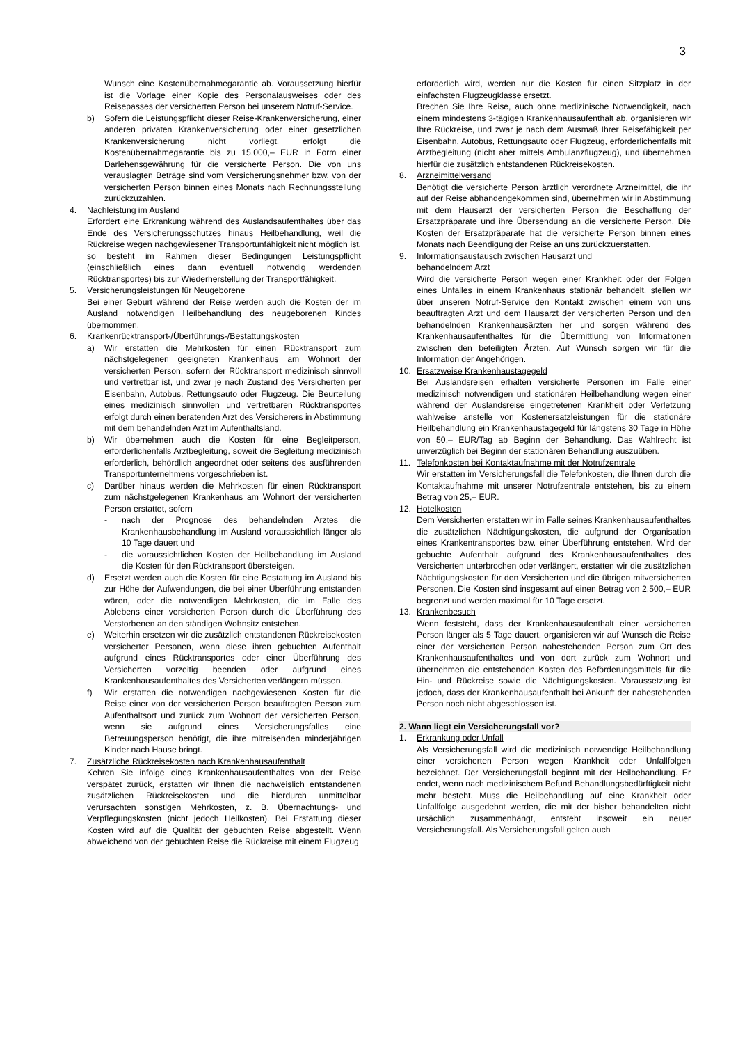3
Wunsch eine Kostenübernahmegarantie ab. Voraussetzung hierfür ist die Vorlage einer Kopie des Personalausweises oder des Reisepasses der versicherten Person bei unserem Notruf-Service.
b) Sofern die Leistungspflicht dieser Reise-Krankenversicherung, einer anderen privaten Krankenversicherung oder einer gesetzlichen Krankenversicherung nicht vorliegt, erfolgt die Kostenübernahmegarantie bis zu 15.000,– EUR in Form einer Darlehensgewährung für die versicherte Person. Die von uns verauslagten Beträge sind vom Versicherungsnehmer bzw. von der versicherten Person binnen eines Monats nach Rechnungsstellung zurückzuzahlen.
4. Nachleistung im Ausland
Erfordert eine Erkrankung während des Auslandsaufenthaltes über das Ende des Versicherungsschutzes hinaus Heilbehandlung, weil die Rückreise wegen nachgewiesener Transportunfähigkeit nicht möglich ist, so besteht im Rahmen dieser Bedingungen Leistungspflicht (einschließlich eines dann eventuell notwendig werdenden Rücktransportes) bis zur Wiederherstellung der Transportfähigkeit.
5. Versicherungsleistungen für Neugeborene
Bei einer Geburt während der Reise werden auch die Kosten der im Ausland notwendigen Heilbehandlung des neugeborenen Kindes übernommen.
6. Krankenrücktransport-/Überführungs-/Bestattungskosten
a) Wir erstatten die Mehrkosten für einen Rücktransport zum nächstgelegenen geeigneten Krankenhaus am Wohnort der versicherten Person, sofern der Rücktransport medizinisch sinnvoll und vertretbar ist, und zwar je nach Zustand des Versicherten per Eisenbahn, Autobus, Rettungsauto oder Flugzeug. Die Beurteilung eines medizinisch sinnvollen und vertretbaren Rücktransportes erfolgt durch einen beratenden Arzt des Versicherers in Abstimmung mit dem behandelnden Arzt im Aufenthaltsland.
b) Wir übernehmen auch die Kosten für eine Begleitperson, erforderlichenfalls Arztbegleitung, soweit die Begleitung medizinisch erforderlich, behördlich angeordnet oder seitens des ausführenden Transportunternehmens vorgeschrieben ist.
c) Darüber hinaus werden die Mehrkosten für einen Rücktransport zum nächstgelegenen Krankenhaus am Wohnort der versicherten Person erstattet, sofern
- nach der Prognose des behandelnden Arztes die Krankenhausbehandlung im Ausland voraussichtlich länger als 10 Tage dauert und
- die voraussichtlichen Kosten der Heilbehandlung im Ausland die Kosten für den Rücktransport übersteigen.
d) Ersetzt werden auch die Kosten für eine Bestattung im Ausland bis zur Höhe der Aufwendungen, die bei einer Überführung entstanden wären, oder die notwendigen Mehrkosten, die im Falle des Ablebens einer versicherten Person durch die Überführung des Verstorbenen an den ständigen Wohnsitz entstehen.
e) Weiterhin ersetzen wir die zusätzlich entstandenen Rückreisekosten versicherter Personen, wenn diese ihren gebuchten Aufenthalt aufgrund eines Rücktransportes oder einer Überführung des Versicherten vorzeitig beenden oder aufgrund eines Krankenhausaufenthaltes des Versicherten verlängern müssen.
f) Wir erstatten die notwendigen nachgewiesenen Kosten für die Reise einer von der versicherten Person beauftragten Person zum Aufenthaltsort und zurück zum Wohnort der versicherten Person, wenn sie aufgrund eines Versicherungsfalles eine Betreuungsperson benötigt, die ihre mitreisenden minderjährigen Kinder nach Hause bringt.
7. Zusätzliche Rückreisekosten nach Krankenhausaufenthalt
Kehren Sie infolge eines Krankenhausaufenthaltes von der Reise verspätet zurück, erstatten wir Ihnen die nachweislich entstandenen zusätzlichen Rückreisekosten und die hierdurch unmittelbar verursachten sonstigen Mehrkosten, z. B. Übernachtungs- und Verpflegungskosten (nicht jedoch Heilkosten). Bei Erstattung dieser Kosten wird auf die Qualität der gebuchten Reise abgestellt. Wenn abweichend von der gebuchten Reise die Rückreise mit einem Flugzeug
erforderlich wird, werden nur die Kosten für einen Sitzplatz in der einfachsten Flugzeugklasse ersetzt.
Brechen Sie Ihre Reise, auch ohne medizinische Notwendigkeit, nach einem mindestens 3-tägigen Krankenhausaufenthalt ab, organisieren wir Ihre Rückreise, und zwar je nach dem Ausmaß Ihrer Reisefähigkeit per Eisenbahn, Autobus, Rettungsauto oder Flugzeug, erforderlichenfalls mit Arztbegleitung (nicht aber mittels Ambulanzflugzeug), und übernehmen hierfür die zusätzlich entstandenen Rückreisekosten.
8. Arzneimittelversand
Benötigt die versicherte Person ärztlich verordnete Arzneimittel, die ihr auf der Reise abhandengekommen sind, übernehmen wir in Abstimmung mit dem Hausarzt der versicherten Person die Beschaffung der Ersatzpräparate und ihre Übersendung an die versicherte Person. Die Kosten der Ersatzpräparate hat die versicherte Person binnen eines Monats nach Beendigung der Reise an uns zurückzuerstatten.
9. Informationsaustausch zwischen Hausarzt und
behandelndem Arzt
Wird die versicherte Person wegen einer Krankheit oder der Folgen eines Unfalles in einem Krankenhaus stationär behandelt, stellen wir über unseren Notruf-Service den Kontakt zwischen einem von uns beauftragten Arzt und dem Hausarzt der versicherten Person und den behandelnden Krankenhausärzten her und sorgen während des Krankenhausaufenthaltes für die Übermittlung von Informationen zwischen den beteiligten Ärzten. Auf Wunsch sorgen wir für die Information der Angehörigen.
10. Ersatzweise Krankenhaustagegeld
Bei Auslandsreisen erhalten versicherte Personen im Falle einer medizinisch notwendigen und stationären Heilbehandlung wegen einer während der Auslandsreise eingetretenen Krankheit oder Verletzung wahlweise anstelle von Kostenersatzleistungen für die stationäre Heilbehandlung ein Krankenhaustagegeld für längstens 30 Tage in Höhe von 50,– EUR/Tag ab Beginn der Behandlung. Das Wahlrecht ist unverzüglich bei Beginn der stationären Behandlung auszuüben.
11. Telefonkosten bei Kontaktaufnahme mit der Notrufzentrale
Wir erstatten im Versicherungsfall die Telefonkosten, die Ihnen durch die Kontaktaufnahme mit unserer Notrufzentrale entstehen, bis zu einem Betrag von 25,– EUR.
12. Hotelkosten
Dem Versicherten erstatten wir im Falle seines Krankenhausaufenthaltes die zusätzlichen Nächtigungskosten, die aufgrund der Organisation eines Krankentransportes bzw. einer Überführung entstehen. Wird der gebuchte Aufenthalt aufgrund des Krankenhausaufenthaltes des Versicherten unterbrochen oder verlängert, erstatten wir die zusätzlichen Nächtigungskosten für den Versicherten und die übrigen mitversicherten Personen. Die Kosten sind insgesamt auf einen Betrag von 2.500,– EUR begrenzt und werden maximal für 10 Tage ersetzt.
13. Krankenbesuch
Wenn feststeht, dass der Krankenhausaufenthalt einer versicherten Person länger als 5 Tage dauert, organisieren wir auf Wunsch die Reise einer der versicherten Person nahestehenden Person zum Ort des Krankenhausaufenthaltes und von dort zurück zum Wohnort und übernehmen die entstehenden Kosten des Beförderungsmittels für die Hin- und Rückreise sowie die Nächtigungskosten. Voraussetzung ist jedoch, dass der Krankenhausaufenthalt bei Ankunft der nahestehenden Person noch nicht abgeschlossen ist.
2. Wann liegt ein Versicherungsfall vor?
1. Erkrankung oder Unfall
Als Versicherungsfall wird die medizinisch notwendige Heilbehandlung einer versicherten Person wegen Krankheit oder Unfallfolgen bezeichnet. Der Versicherungsfall beginnt mit der Heilbehandlung. Er endet, wenn nach medizinischem Befund Behandlungsbedürftigkeit nicht mehr besteht. Muss die Heilbehandlung auf eine Krankheit oder Unfallfolge ausgedehnt werden, die mit der bisher behandelten nicht ursächlich zusammenhängt, entsteht insoweit ein neuer Versicherungsfall. Als Versicherungsfall gelten auch